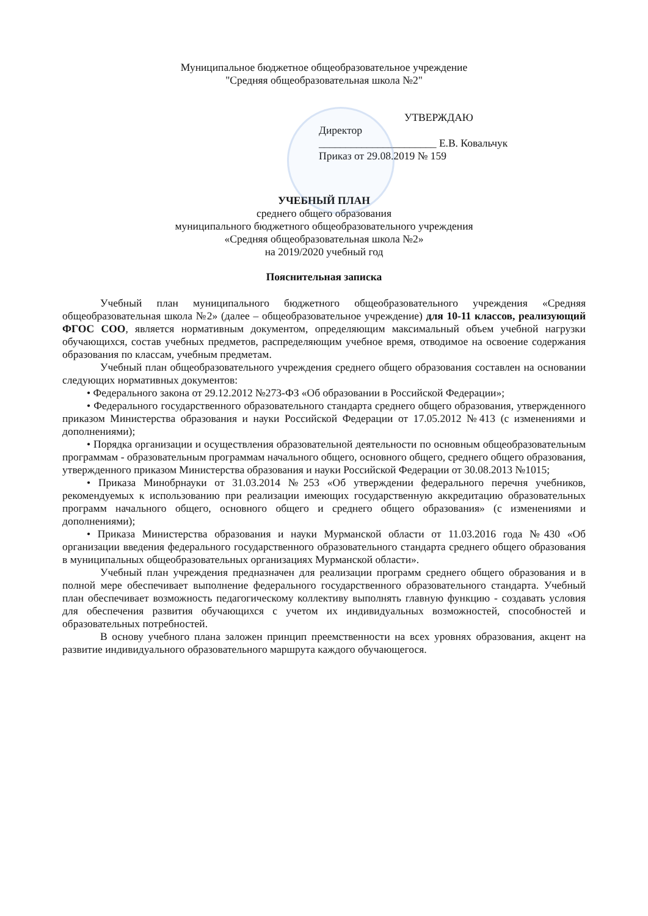Муниципальное бюджетное общеобразовательное учреждение
"Средняя общеобразовательная школа №2"
УТВЕРЖДАЮ
Директор
______________________ Е.В. Ковальчук
Приказ от 29.08.2019 № 159
УЧЕБНЫЙ ПЛАН
среднего общего образования
муниципального бюджетного общеобразовательного учреждения
«Средняя общеобразовательная школа №2»
на 2019/2020 учебный год
Пояснительная записка
Учебный план муниципального бюджетного общеобразовательного учреждения «Средняя общеобразовательная школа №2» (далее – общеобразовательное учреждение) для 10-11 классов, реализующий ФГОС СОО, является нормативным документом, определяющим максимальный объем учебной нагрузки обучающихся, состав учебных предметов, распределяющим учебное время, отводимое на освоение содержания образования по классам, учебным предметам.
Учебный план общеобразовательного учреждения среднего общего образования составлен на основании следующих нормативных документов:
• Федерального закона от 29.12.2012 №273-ФЗ «Об образовании в Российской Федерации»;
• Федерального государственного образовательного стандарта среднего общего образования, утвержденного приказом Министерства образования и науки Российской Федерации от 17.05.2012 №413 (с изменениями и дополнениями);
• Порядка организации и осуществления образовательной деятельности по основным общеобразовательным программам - образовательным программам начального общего, основного общего, среднего общего образования, утвержденного приказом Министерства образования и науки Российской Федерации от 30.08.2013 №1015;
• Приказа Минобрнауки от 31.03.2014 №253 «Об утверждении федерального перечня учебников, рекомендуемых к использованию при реализации имеющих государственную аккредитацию образовательных программ начального общего, основного общего и среднего общего образования» (с изменениями и дополнениями);
• Приказа Министерства образования и науки Мурманской области от 11.03.2016 года №430 «Об организации введения федерального государственного образовательного стандарта среднего общего образования в муниципальных общеобразовательных организациях Мурманской области».
Учебный план учреждения предназначен для реализации программ среднего общего образования и в полной мере обеспечивает выполнение федерального государственного образовательного стандарта. Учебный план обеспечивает возможность педагогическому коллективу выполнять главную функцию - создавать условия для обеспечения развития обучающихся с учетом их индивидуальных возможностей, способностей и образовательных потребностей.
В основу учебного плана заложен принцип преемственности на всех уровнях образования, акцент на развитие индивидуального образовательного маршрута каждого обучающегося.